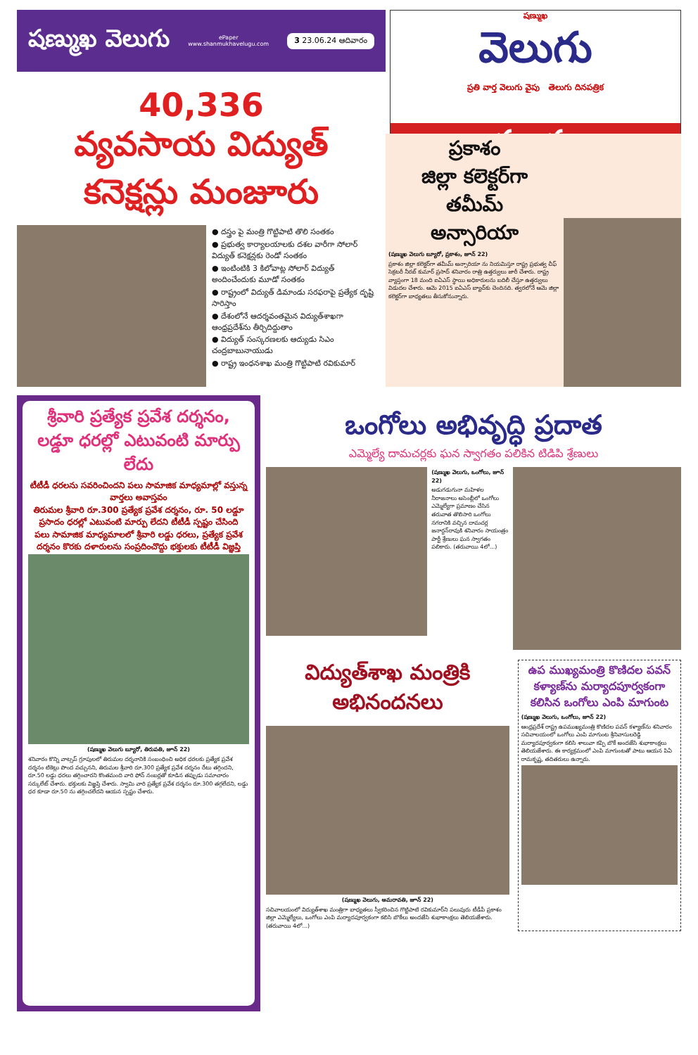షణ్ముఖ వెలుగు
ePaper
www.shanmukhavelugu.com
3 23.06.24 ఆదివారం
40,336
వ్యవసాయ విద్యుత్
కనెక్షన్లు మంజూరు
షణ్ముఖ
వెలుగు
ప్రతి వార్త వెలుగు వైపు తెలుగు దినపత్రిక
ప్రకాశం
● దస్త్రం పై మంత్రి గొట్టిపాటి తొలి సంతకం
● ప్రభుత్వ కార్యాలయాలకు దశల వారీగా సోలార్ విద్యుత్ కనెక్షన్లకు రెండో సంతకం
● ఇంటింటికి 3 కిలోవాట్ల సోలార్ విద్యుత్ అందించేందుకు మూడో సంతకం
● రాష్ట్రంలో విద్యుత్ డిమాండు సరఫరాపై ప్రత్యేక దృష్టి సారిస్తాం
● దేశంలోనే ఆదర్శవంతమైన విద్యుత్‌శాఖగా ఆంధ్రప్రదేశ్‌ను తీర్చిదిద్దుతాం
● విద్యుత్ సంస్కరణలకు ఆద్యుడు సిఎం చంద్రబాబునాయుడు
● రాష్ట్ర ఇంధనశాఖ మంత్రి గొట్టిపాటి రవికుమార్
ప్రకాశం
జిల్లా కలెక్టర్‌గా
తమీమ్
అన్సారియా
(షణ్ముఖ వెలుగు బ్యూరో, ప్రకాశం, జూన్ 22)
ప్రకాశం జిల్లా కలెక్టర్‌గా తమీమ్ అన్సారియా ను నియమిస్తూ రాష్ట్ర ప్రభుత్వ చీఫ్ సెక్రటరీ నీరబ్ కుమార్ ప్రసాద్ శనివారం రాత్రి ఉత్తర్వులు జారీ చేశారు. రాష్ట్ర వ్యాప్తంగా 18 మంది ఐఏఎస్ స్థాయి అధికారులను బదిలీ చేస్తూ ఉత్తర్వులు విడుదల చేశారు. ఆమె 2015 ఐఏఎస్ బ్యాచ్‌కు చెందినది. త్వరలోనే ఆమె జిల్లా కలెక్టర్‌గా బాధ్యతలు తీసుకోనున్నారు.
శ్రీవారి ప్రత్యేక ప్రవేశ దర్శనం, లడ్డూ ధరల్లో ఎటువంటి మార్పు లేదు
టీటీడీ ధరలను సవరించిందని పలు సామాజిక మాధ్యమాల్లో వస్తున్న వార్తలు అవాస్తవం
తిరుమల శ్రీవారి రూ.300 ప్రత్యేక ప్రవేశ దర్శనం, రూ. 50 లడ్డూ ప్రసాదం ధరల్లో ఎటువంటి మార్పు లేదని టీటీడీ స్పష్టం చేసింది
పలు సామాజిక మాధ్యమాలలో శ్రీవారి లడ్డు ధరలు, ప్రత్యేక ప్రవేశ దర్శనం కొరకు దళారులను సంప్రదించొద్దు భక్తులకు టీటీడీ విజ్ఞప్తి
(షణ్ముఖ వెలుగు బ్యూరో, తిరుపతి, జూన్ 22)
శనివారం కొన్ని వాట్సప్ గ్రూపులలో తిరుమల దర్శనానికి సంబంధించి అధిక ధరలకు ప్రత్యేక ప్రవేశ దర్శనం టికెట్లు పొంద వచ్చునని, తిరుమల శ్రీవారి రూ.300 ప్రత్యేక ప్రవేశ దర్శనం రేటు తగ్గిందని, రూ.50 లడ్డు ధరలు తగ్గించారని కొంతమంది వారి ఫోన్ నంబర్లతో కూడిన తప్పుడు సమాచారం సర్కులేట్ చేశారు. భక్తులకు విజ్ఞప్తి చేశారు. స్వామి వారి ప్రత్యేక ప్రవేశ దర్శనం రూ.300 తగ్గలేదని, లడ్డు ధర కూడా రూ.50 ను తగ్గించలేదని ఆయన స్పష్టం చేశారు.
ఒంగోలు అభివృద్ధి ప్రదాత
ఎమ్మెల్యే దామచర్లకు ఘన స్వాగతం పలికిన టిడిపి శ్రేణులు
(షణ్ముఖ వెలుగు, ఒంగోలు, జూన్ 22)
అడుగడుగునా మహిళల నీరాజనాలు అసెంబ్లీలో ఒంగోలు ఎమ్మెల్యేగా ప్రమాణం చేసిన తరువాత తొలిసారి ఒంగోలు నగరానికి వచ్చిన దామచర్ల జనార్దన్‌రావుకి శనివారం సాయంత్రం పార్టీ శ్రేణులు ఘన స్వాగతం పలికారు. (తరువాయి 4లో...)
విద్యుత్‌శాఖ మంత్రికి అభినందనలు
(షణ్ముఖ వెలుగు, అమరావతి, జూన్ 22)
సచివాలయంలో విద్యుత్‌శాఖ మంత్రిగా బాధ్యతలు స్వీకరించిన గొట్టిపాటి రవికుమార్‌ని పలువురు టీడీపీ ప్రకాశం జిల్లా ఎమ్మెల్యేలు, ఒంగోలు ఎంపి మర్యాదపూర్వకంగా కలిసి బొకేలు అందజేసి శుభాకాంక్షలు తెలియజేశారు. (తరువాయి 4లో...)
ఉప ముఖ్యమంత్రి కొణిదల పవన్ కళ్యాణ్‌ను మర్యాదపూర్వకంగా కలిసిన ఒంగోలు ఎంపి మాగుంట
(షణ్ముఖ వెలుగు, ఒంగోలు, జూన్ 22)
ఆంధ్రప్రదేశ్ రాష్ట్ర ఉపముఖ్యమంత్రి కొణిదల పవన్ కళ్యాణ్‌ను శనివారం సచివాలయంలో ఒంగోలు ఎంపి మాగుంట శ్రీనివాసులరెడ్డి మర్యాదపూర్వకంగా కలిసి శాలువా కప్పి బొకే అందజేసి శుభాకాంక్షలు తెలియజేశారు. ఈ కార్యక్రమంలో ఎంపి మాగుంటతో పాటు ఆయన పిఏ రామకృష్ణ, తదితరులు ఉన్నారు.